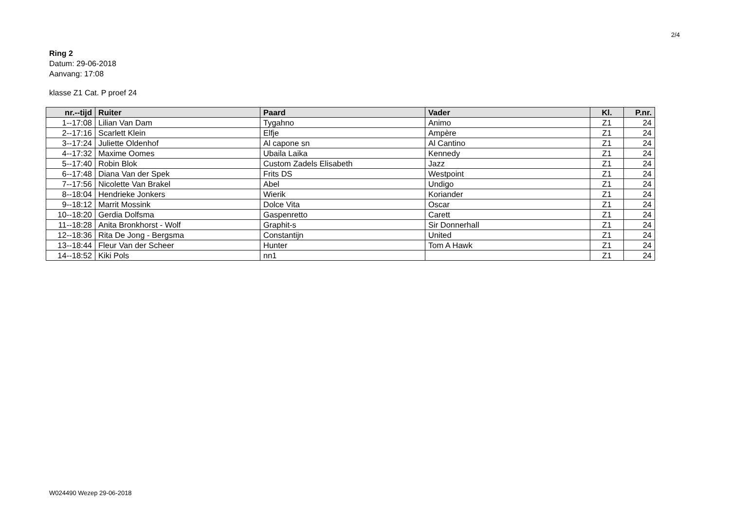2/4
Ring 2
Datum: 29-06-2018
Aanvang: 17:08
klasse Z1 Cat. P proef 24
| nr.--tijd | Ruiter | Paard | Vader | Kl. | P.nr. |
| --- | --- | --- | --- | --- | --- |
| 1--17:08 | Lilian Van Dam | Tygahno | Animo | Z1 | 24 |
| 2--17:16 | Scarlett Klein | Elfje | Ampère | Z1 | 24 |
| 3--17:24 | Juliette Oldenhof | Al capone sn | Al Cantino | Z1 | 24 |
| 4--17:32 | Maxime Oomes | Ubaila Laika | Kennedy | Z1 | 24 |
| 5--17:40 | Robin Blok | Custom Zadels Elisabeth | Jazz | Z1 | 24 |
| 6--17:48 | Diana Van der Spek | Frits DS | Westpoint | Z1 | 24 |
| 7--17:56 | Nicolette Van Brakel | Abel | Undigo | Z1 | 24 |
| 8--18:04 | Hendrieke Jonkers | Wierik | Koriander | Z1 | 24 |
| 9--18:12 | Marrit Mossink | Dolce Vita | Oscar | Z1 | 24 |
| 10--18:20 | Gerdia Dolfsma | Gaspenretto | Carett | Z1 | 24 |
| 11--18:28 | Anita Bronkhorst - Wolf | Graphit-s | Sir Donnerhall | Z1 | 24 |
| 12--18:36 | Rita De Jong - Bergsma | Constantijn | United | Z1 | 24 |
| 13--18:44 | Fleur Van der Scheer | Hunter | Tom A Hawk | Z1 | 24 |
| 14--18:52 | Kiki Pols | nn1 | | Z1 | 24 |
W024490 Wezep 29-06-2018